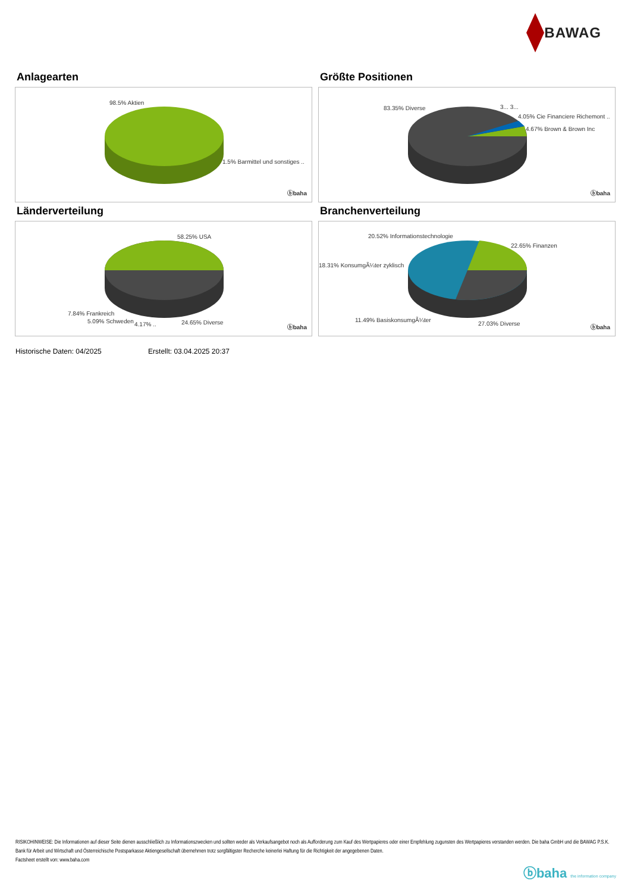BAWAG
Anlagearten
98.5% Aktien
1.5% Barmittel und sonstiges ..
ⓑbaha
Größte Positionen
83.35% Diverse 3... 3...
4.05% Cie Financiere Richemont ..
4.67% Brown & Brown Inc
ⓑbaha
Länderverteilung
58.25% USA
7.84% Frankreich
5.09% Schweden 4.17% .. 24.65% Diverse
ⓑbaha
Branchenverteilung
20.52% Informationstechnologie
22.65% Finanzen
18.31% KonsumgÃ¼ter zyklisch
11.49% BasiskonsumgÃ¼ter
27.03% Diverse
ⓑbaha
Historische Daten: 04/2025 Erstellt: 03.04.2025 20:37
RISIKOHINWEISE: Die Informationen auf dieser Seite dienen ausschließlich zu Informationszwecken und sollten weder als Verkaufsangebot noch als Aufforderung zum Kauf des Wertpapieres oder einer Empfehlung zugunsten des Wertpapieres verstanden werden. Die baha GmbH und die BAWAG P.S.K. Bank für Arbeit und Wirtschaft und Österreichische Postsparkasse Aktiengesellschaft übernehmen trotz sorgfältigster Recherche keinerlei Haftung für die Richtigkeit der angegebenen Daten.
Factsheet erstellt von: www.baha.com
ⓑbaha the information company